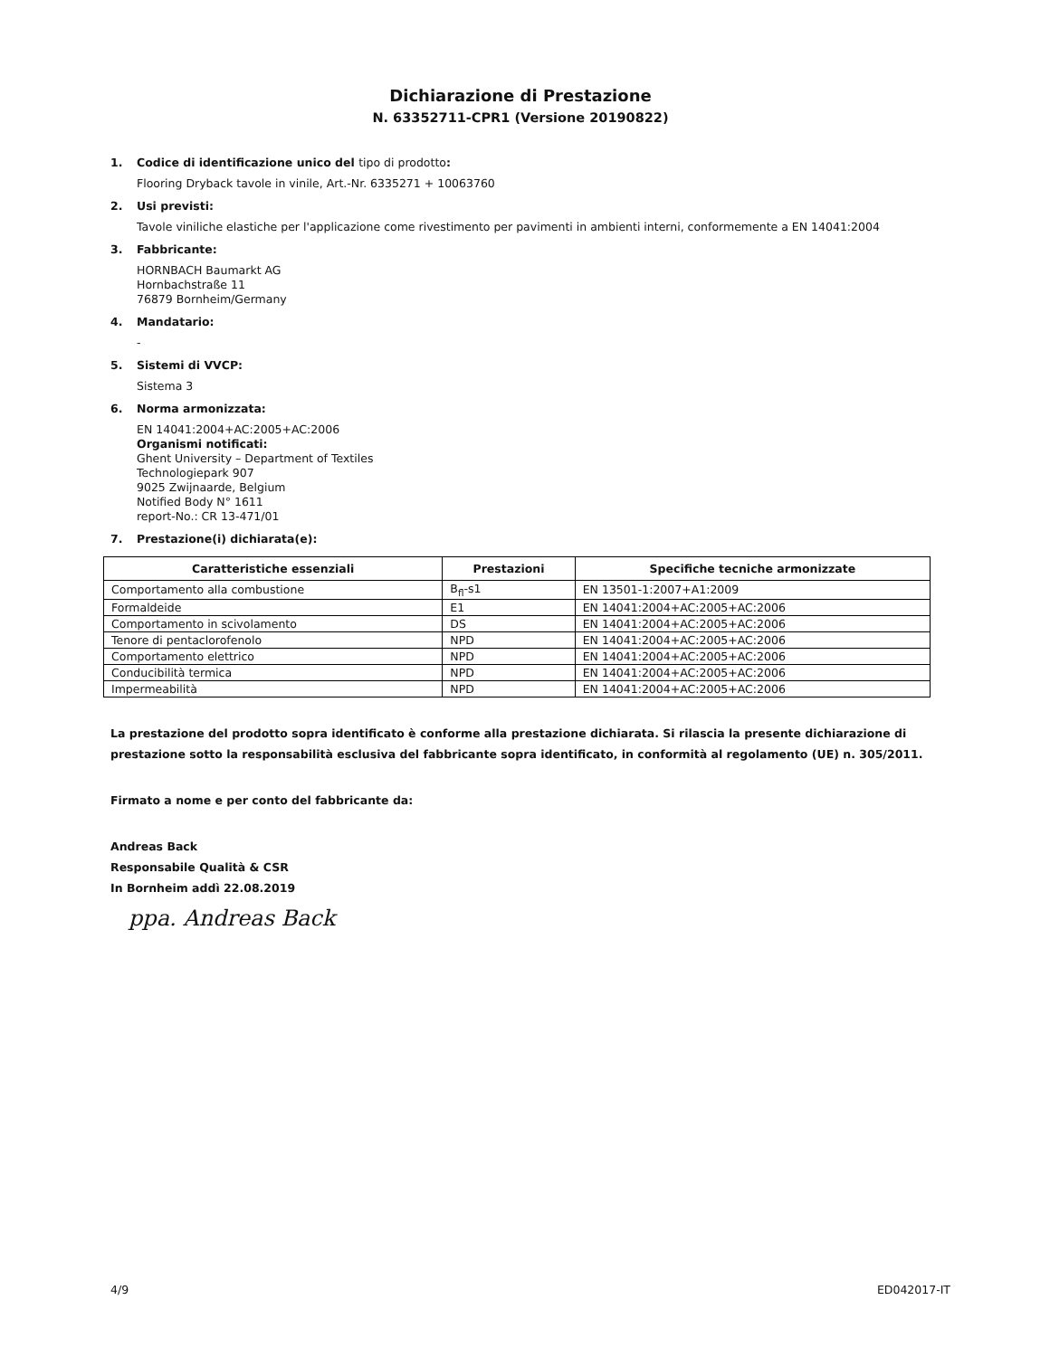Dichiarazione di Prestazione
N. 63352711-CPR1 (Versione 20190822)
1. Codice di identificazione unico del tipo di prodotto:
Flooring Dryback tavole in vinile, Art.-Nr. 6335271 + 10063760
2. Usi previsti:
Tavole viniliche elastiche per l'applicazione come rivestimento per pavimenti in ambienti interni, conformemente a EN 14041:2004
3. Fabbricante:
HORNBACH Baumarkt AG
Hornbachstraße 11
76879 Bornheim/Germany
4. Mandatario:
-
5. Sistemi di VVCP:
Sistema 3
6. Norma armonizzata:
EN 14041:2004+AC:2005+AC:2006
Organismi notificati:
Ghent University – Department of Textiles
Technologiepark 907
9025 Zwijnaarde, Belgium
Notified Body N° 1611
report-No.: CR 13-471/01
7. Prestazione(i) dichiarata(e):
| Caratteristiche essenziali | Prestazioni | Specifiche tecniche armonizzate |
| --- | --- | --- |
| Comportamento alla combustione | B<sub>fl</sub>-s1 | EN 13501-1:2007+A1:2009 |
| Formaldeide | E1 | EN 14041:2004+AC:2005+AC:2006 |
| Comportamento in scivolamento | DS | EN 14041:2004+AC:2005+AC:2006 |
| Tenore di pentaclorofenolo | NPD | EN 14041:2004+AC:2005+AC:2006 |
| Comportamento elettrico | NPD | EN 14041:2004+AC:2005+AC:2006 |
| Conducibilità termica | NPD | EN 14041:2004+AC:2005+AC:2006 |
| Impermeabilità | NPD | EN 14041:2004+AC:2005+AC:2006 |
La prestazione del prodotto sopra identificato è conforme alla prestazione dichiarata. Si rilascia la presente dichiarazione di prestazione sotto la responsabilità esclusiva del fabbricante sopra identificato, in conformità al regolamento (UE) n. 305/2011.
Firmato a nome e per conto del fabbricante da:
Andreas Back
Responsabile Qualità & CSR
In Bornheim addì 22.08.2019
ppa. Andreas Back
4/9 ED042017-IT